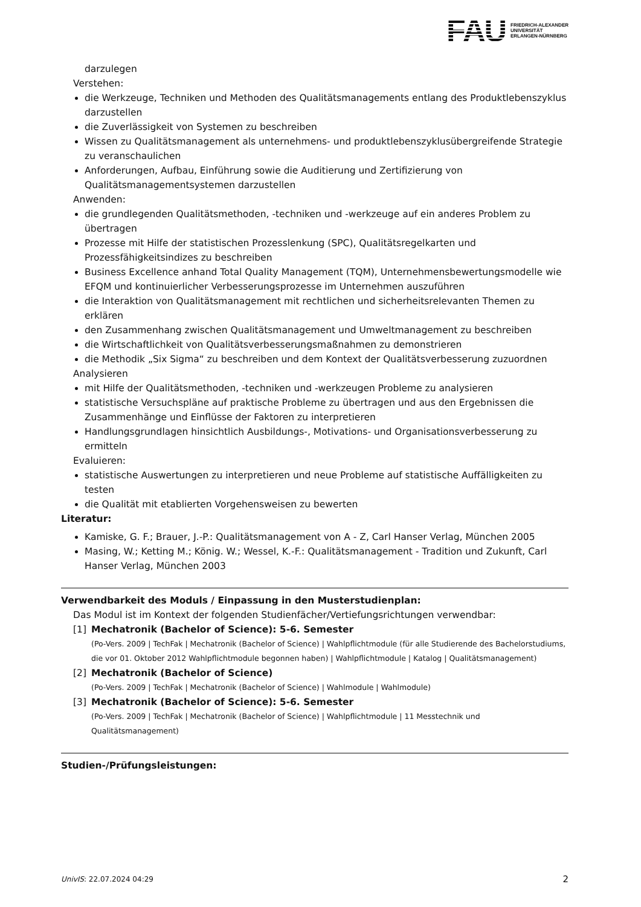FAU
FRIEDRICH-ALEXANDER
UNIVERSITÄT
ERLANGEN-NÜRNBERG
darzulegen
Verstehen:
die Werkzeuge, Techniken und Methoden des Qualitätsmanagements entlang des Produktlebenszyklus darzustellen
die Zuverlässigkeit von Systemen zu beschreiben
Wissen zu Qualitätsmanagement als unternehmens- und produktlebenszyklusübergreifende Strategie zu veranschaulichen
Anforderungen, Aufbau, Einführung sowie die Auditierung und Zertifizierung von Qualitätsmanagementsystemen darzustellen
Anwenden:
die grundlegenden Qualitätsmethoden, -techniken und -werkzeuge auf ein anderes Problem zu übertragen
Prozesse mit Hilfe der statistischen Prozesslenkung (SPC), Qualitätsregelkarten und Prozessfähigkeitsindizes zu beschreiben
Business Excellence anhand Total Quality Management (TQM), Unternehmensbewertungsmodelle wie EFQM und kontinuierlicher Verbesserungsprozesse im Unternehmen auszuführen
die Interaktion von Qualitätsmanagement mit rechtlichen und sicherheitsrelevanten Themen zu erklären
den Zusammenhang zwischen Qualitätsmanagement und Umweltmanagement zu beschreiben
die Wirtschaftlichkeit von Qualitätsverbesserungsmaßnahmen zu demonstrieren
die Methodik „Six Sigma“ zu beschreiben und dem Kontext der Qualitätsverbesserung zuzuordnen
Analysieren
mit Hilfe der Qualitätsmethoden, -techniken und -werkzeugen Probleme zu analysieren
statistische Versuchspläne auf praktische Probleme zu übertragen und aus den Ergebnissen die Zusammenhänge und Einflüsse der Faktoren zu interpretieren
Handlungsgrundlagen hinsichtlich Ausbildungs-, Motivations- und Organisationsverbesserung zu ermitteln
Evaluieren:
statistische Auswertungen zu interpretieren und neue Probleme auf statistische Auffälligkeiten zu testen
die Qualität mit etablierten Vorgehensweisen zu bewerten
Literatur:
Kamiske, G. F.; Brauer, J.-P.: Qualitätsmanagement von A - Z, Carl Hanser Verlag, München 2005
Masing, W.; Ketting M.; König. W.; Wessel, K.-F.: Qualitätsmanagement - Tradition und Zukunft, Carl Hanser Verlag, München 2003
Verwendbarkeit des Moduls / Einpassung in den Musterstudienplan:
Das Modul ist im Kontext der folgenden Studienfächer/Vertiefungsrichtungen verwendbar:
[1] Mechatronik (Bachelor of Science): 5-6. Semester
(Po-Vers. 2009 | TechFak | Mechatronik (Bachelor of Science) | Wahlpflichtmodule (für alle Studierende des Bachelorstudiums, die vor 01. Oktober 2012 Wahlpflichtmodule begonnen haben) | Wahlpflichtmodule | Katalog | Qualitätsmanagement)
[2] Mechatronik (Bachelor of Science)
(Po-Vers. 2009 | TechFak | Mechatronik (Bachelor of Science) | Wahlmodule | Wahlmodule)
[3] Mechatronik (Bachelor of Science): 5-6. Semester
(Po-Vers. 2009 | TechFak | Mechatronik (Bachelor of Science) | Wahlpflichtmodule | 11 Messtechnik und Qualitätsmanagement)
Studien-/Prüfungsleistungen:
UnivIS: 22.07.2024 04:29 2